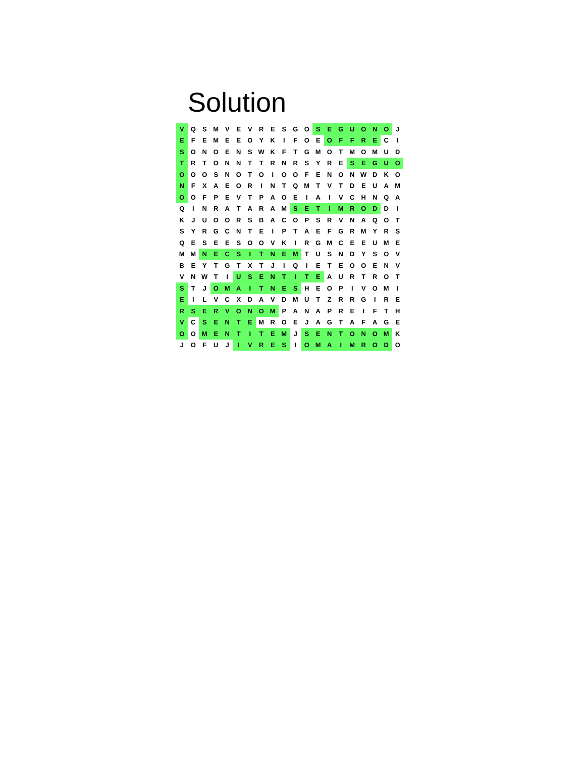Solution
| V | Q | S | M | V | E | V | R | E | S | G | O | S | E | G | U | O | N | O | J |
| E | F | E | M | E | E | O | Y | K | I | F | O | E | O | F | F | R | E | C | I |
| S | O | N | O | E | N | S | W | K | F | T | G | M | O | T | M | O | M | U | D |
| T | R | T | O | N | N | T | T | R | N | R | S | Y | R | E | S | E | G | U | O |
| O | O | O | S | N | O | T | O | I | O | O | F | E | N | O | N | W | D | K | O |
| N | F | X | A | E | O | R | I | N | T | Q | M | T | V | T | D | E | U | A | M |
| O | O | F | P | E | V | T | P | A | O | E | I | A | I | V | C | H | N | Q | A |
| Q | I | N | R | A | T | A | R | A | M | S | E | T | I | M | R | O | D | D | I |
| K | J | U | O | O | R | S | B | A | C | O | P | S | R | V | N | A | Q | O | T |
| S | Y | R | G | C | N | T | E | I | P | T | A | E | F | G | R | M | Y | R | S |
| Q | E | S | E | E | S | O | O | V | K | I | R | G | M | C | E | E | U | M | E |
| M | M | N | E | C | S | I | T | N | E | M | T | U | S | N | D | Y | S | O | V |
| B | E | Y | T | G | T | X | T | J | I | Q | I | E | T | E | O | O | E | N | V |
| V | N | W | T | I | U | S | E | N | T | I | T | E | A | U | R | T | R | O | T |
| S | T | J | O | M | A | I | T | N | E | S | H | E | O | P | I | V | O | M | I |
| E | I | L | V | C | X | D | A | V | D | M | U | T | Z | R | R | G | I | R | E |
| R | S | E | R | V | O | N | O | M | P | A | N | A | P | R | E | I | F | T | H |
| V | C | S | E | N | T | E | M | R | O | E | J | A | G | T | A | F | A | G | E |
| O | O | M | E | N | T | I | T | E | M | J | S | E | N | T | O | N | O | M | K |
| J | O | F | U | J | I | V | R | E | S | I | O | M | A | I | M | R | O | D | O |